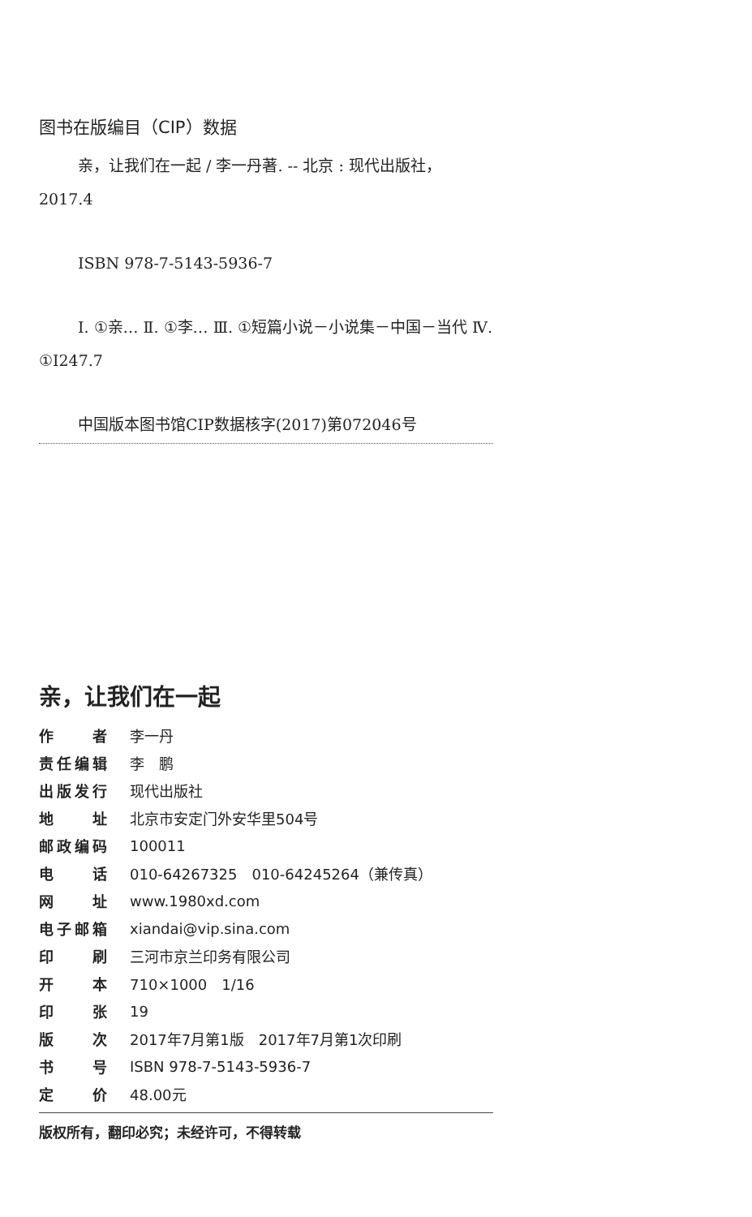图书在版编目（CIP）数据
亲，让我们在一起 / 李一丹著. -- 北京 : 现代出版社，2017.4
ISBN 978-7-5143-5936-7
Ⅰ. ①亲… Ⅱ. ①李… Ⅲ. ①短篇小说－小说集－中国－当代 Ⅳ. ①I247.7
中国版本图书馆CIP数据核字(2017)第072046号
亲，让我们在一起
| 作者 | 李一丹 |
| 责任编辑 | 李 鹏 |
| 出版发行 | 现代出版社 |
| 地址 | 北京市安定门外安华里504号 |
| 邮政编码 | 100011 |
| 电话 | 010-64267325 010-64245264（兼传真） |
| 网址 | www.1980xd.com |
| 电子邮箱 | xiandai@vip.sina.com |
| 印刷 | 三河市京兰印务有限公司 |
| 开本 | 710×1000 1/16 |
| 印张 | 19 |
| 版次 | 2017年7月第1版 2017年7月第1次印刷 |
| 书号 | ISBN 978-7-5143-5936-7 |
| 定价 | 48.00元 |
版权所有，翻印必究；未经许可，不得转载